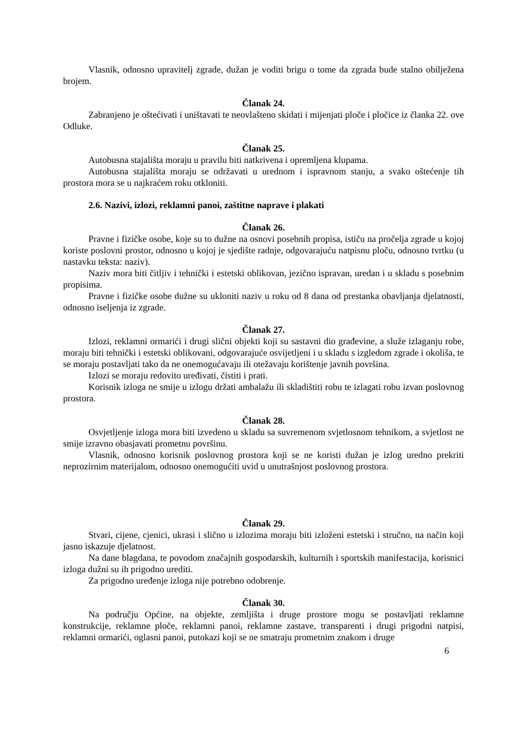Vlasnik, odnosno upravitelj zgrade, dužan je voditi brigu o tome da zgrada bude stalno obilježena brojem.
Članak 24.
Zabranjeno je oštećivati i uništavati te neovlašteno skidati i mijenjati ploče i pločice iz članka 22. ove Odluke.
Članak 25.
Autobusna stajališta moraju u pravilu biti natkrivena i opremljena klupama.
Autobusna stajališta moraju se održavati u urednom i ispravnom stanju, a svako oštećenje tih prostora mora se u najkraćem roku otkloniti.
2.6. Nazivi, izlozi, reklamni panoi, zaštitne naprave i plakati
Članak 26.
Pravne i fizičke osobe, koje su to dužne na osnovi posebnih propisa, ističu na pročelja zgrade u kojoj koriste poslovni prostor, odnosno u kojoj je sjedište radnje, odgovarajuću natpisnu ploču, odnosno tvrtku (u nastavku teksta: naziv).
Naziv mora biti čitljiv i tehnički i estetski oblikovan, jezično ispravan, uredan i u skladu s posebnim propisima.
Pravne i fizičke osobe dužne su ukloniti naziv u roku od 8 dana od prestanka obavljanja djelatnosti, odnosno iseljenja iz zgrade.
Članak 27.
Izlozi, reklamni ormarići i drugi slični objekti koji su sastavni dio građevine, a služe izlaganju robe, moraju biti tehnički i estetski oblikovani, odgovarajuće osvijetljeni i u skladu s izgledom zgrade i okoliša, te se moraju postavljati tako da ne onemogućavaju ili otežavaju korištenje javnih površina.
Izlozi se moraju redovito uređivati, čistiti i prati.
Korisnik izloga ne smije u izlogu držati ambalažu ili skladištiti robu te izlagati robu izvan poslovnog prostora.
Članak 28.
Osvjetljenje izloga mora biti izvedeno u skladu sa suvremenom svjetlosnom tehnikom, a svjetlost ne smije izravno obasjavati prometnu površinu.
Vlasnik, odnosno korisnik poslovnog prostora koji se ne koristi dužan je izlog uredno prekriti neprozirnim materijalom, odnosno onemogućiti uvid u unutrašnjost poslovnog prostora.
Članak 29.
Stvari, cijene, cjenici, ukrasi i slično u izlozima moraju biti izloženi estetski i stručno, na način koji jasno iskazuje djelatnost.
Na dane blagdana, te povodom značajnih gospodarskih, kulturnih i sportskih manifestacija, korisnici izloga dužni su ih prigodno urediti.
Za prigodno uređenje izloga nije potrebno odobrenje.
Članak 30.
Na području Općine, na objekte, zemljišta i druge prostore mogu se postavljati reklamne konstrukcije, reklamne ploče, reklamni panoi, reklamne zastave, transparenti i drugi prigodni natpisi, reklamni ormarići, oglasni panoi, putokazi koji se ne smatraju prometnim znakom i druge
6